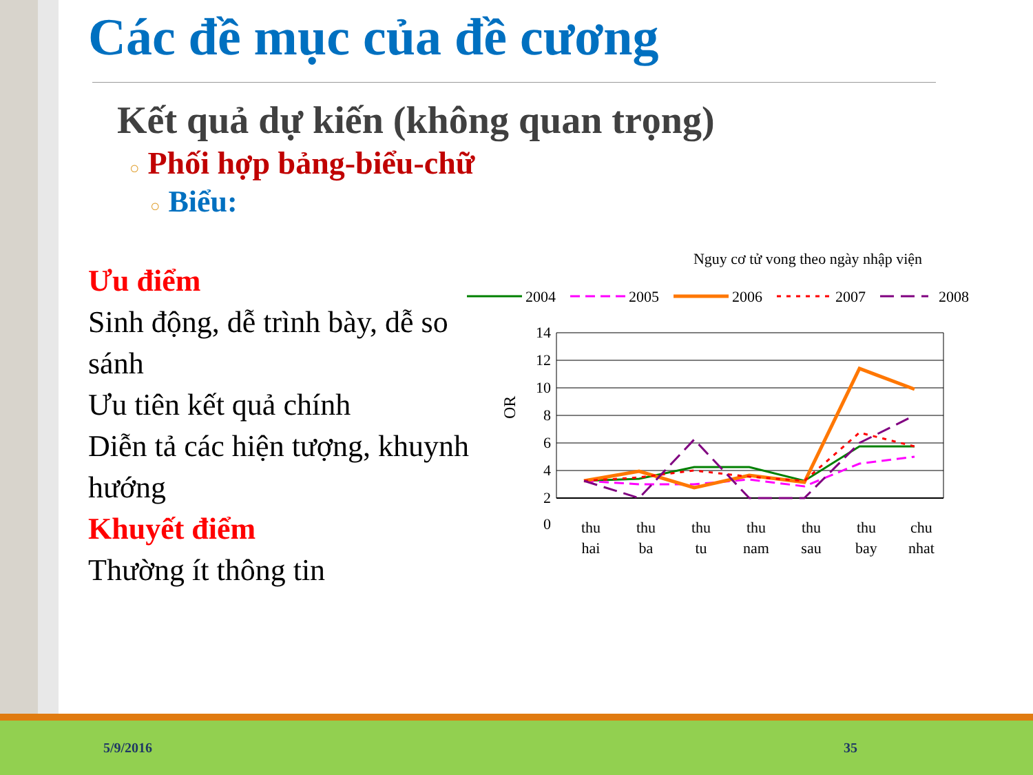Các đề mục của đề cương
Kết quả dự kiến (không quan trọng)
○ Phối hợp bảng-biểu-chữ
○ Biểu:
Ưu điểm
Sinh động, dễ trình bày, dễ so sánh
Ưu tiên kết quả chính
Diễn tả các hiện tượng, khuynh hướng
Khuyết điểm
Thường ít thông tin
Nguy cơ tử vong theo ngày nhập viện
2004
2005
2006
2007
2008
14
12
10
8
6
4
2
0
OR
thu
hai
thu
ba
thu
tu
thu
nam
thu
sau
thu
bay
chu
nhat
5/9/2016 35